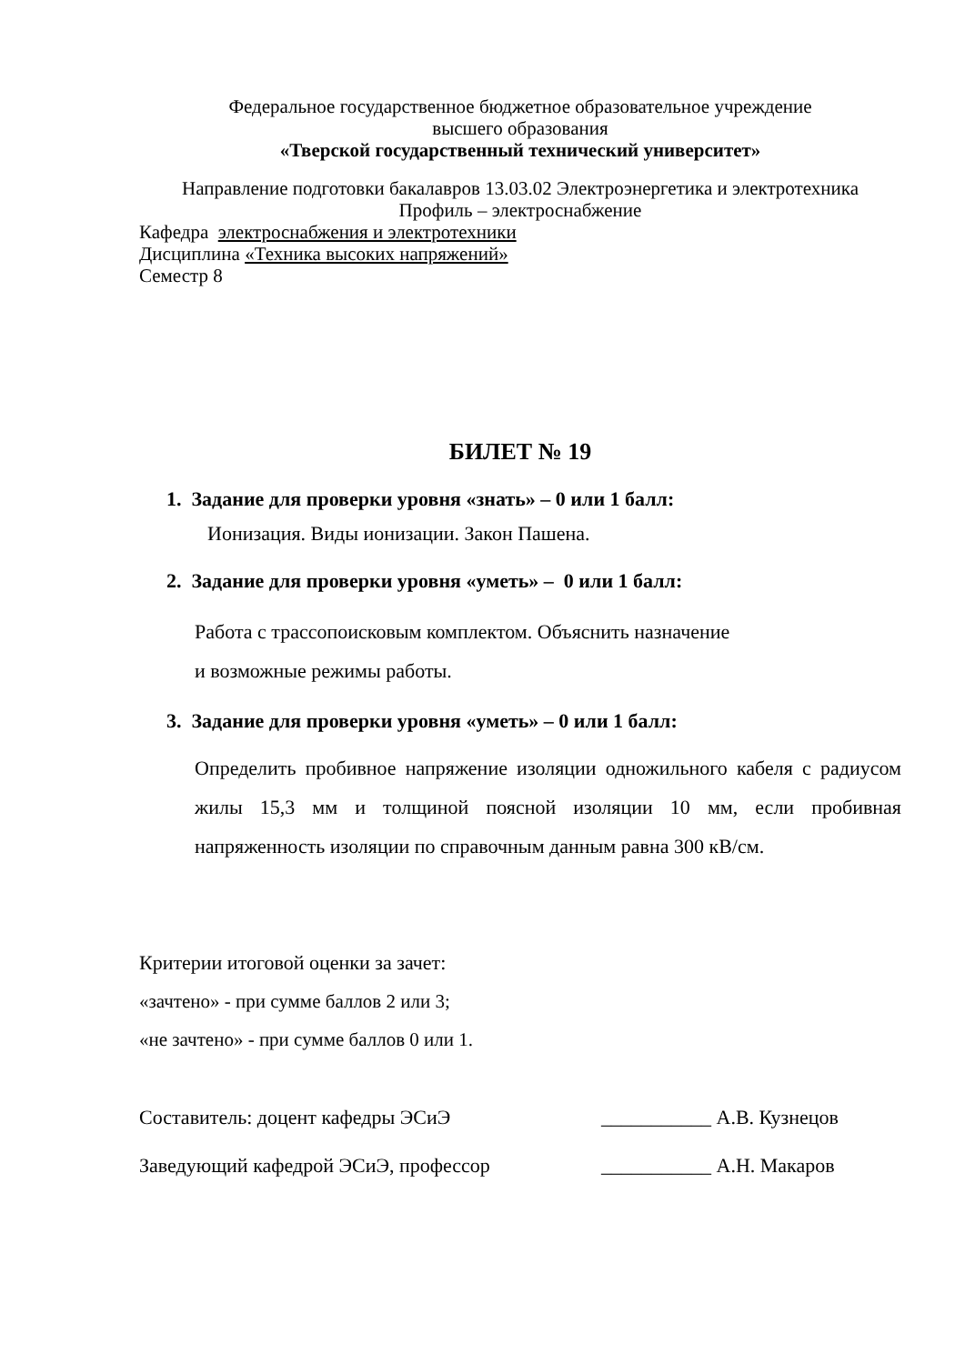Федеральное государственное бюджетное образовательное учреждение
высшего образования
«Тверской государственный технический университет»
Направление подготовки бакалавров 13.03.02 Электроэнергетика и электротехника
Профиль – электроснабжение
Кафедра электроснабжения и электротехники
Дисциплина «Техника высоких напряжений»
Семестр 8
БИЛЕТ № 19
1. Задание для проверки уровня «знать» – 0 или 1 балл:
Ионизация. Виды ионизации. Закон Пашена.
2. Задание для проверки уровня «уметь» – 0 или 1 балл:
Работа с трассопоисковым комплектом. Объяснить назначение
и возможные режимы работы.
3. Задание для проверки уровня «уметь» – 0 или 1 балл:
Определить пробивное напряжение изоляции одножильного кабеля с радиусом жилы 15,3 мм и толщиной поясной изоляции 10 мм, если пробивная напряженность изоляции по справочным данным равна 300 кВ/см.
Критерии итоговой оценки за зачет:
«зачтено» - при сумме баллов 2 или 3;
«не зачтено» - при сумме баллов 0 или 1.
Составитель: доцент кафедры ЭСиЭ ___________ А.В. Кузнецов
Заведующий кафедрой ЭСиЭ, профессор ___________ А.Н. Макаров